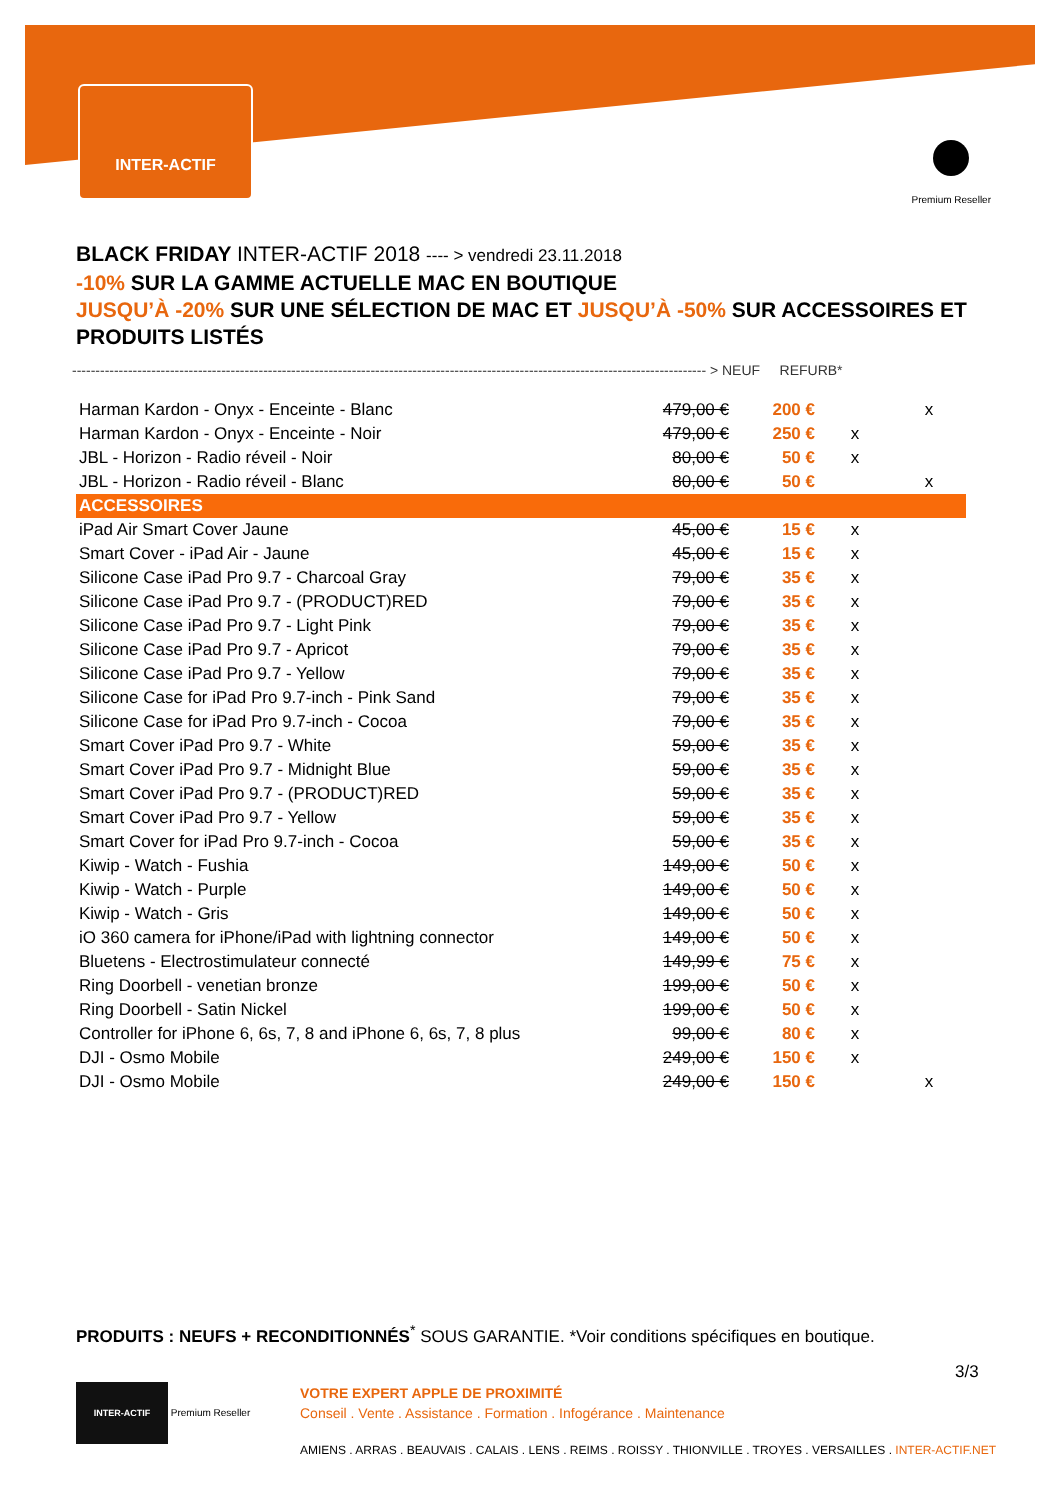INTER-ACTIF
Premium Reseller
BLACK FRIDAY INTER-ACTIF 2018 ---- > vendredi 23.11.2018
-10% SUR LA GAMME ACTUELLE MAC EN BOUTIQUE
JUSQU’À -20% SUR UNE SÉLECTION DE MAC ET JUSQU’À -50% SUR ACCESSOIRES ET PRODUITS LISTÉS
---------------------------------------------------------------------------------------------------------------------------------------- > NEUF REFURB*
| Harman Kardon - Onyx - Enceinte - Blanc | 479,00 € | 200 € | | x |
| Harman Kardon - Onyx - Enceinte - Noir | 479,00 € | 250 € | x | |
| JBL - Horizon - Radio réveil - Noir | 80,00 € | 50 € | x | |
| JBL - Horizon - Radio réveil - Blanc | 80,00 € | 50 € | | x |
| ACCESSOIRES | | | | |
| iPad Air Smart Cover Jaune | 45,00 € | 15 € | x | |
| Smart Cover - iPad Air - Jaune | 45,00 € | 15 € | x | |
| Silicone Case iPad Pro 9.7 - Charcoal Gray | 79,00 € | 35 € | x | |
| Silicone Case iPad Pro 9.7 - (PRODUCT)RED | 79,00 € | 35 € | x | |
| Silicone Case iPad Pro 9.7 - Light Pink | 79,00 € | 35 € | x | |
| Silicone Case iPad Pro 9.7 - Apricot | 79,00 € | 35 € | x | |
| Silicone Case iPad Pro 9.7 - Yellow | 79,00 € | 35 € | x | |
| Silicone Case for iPad Pro 9.7-inch - Pink Sand | 79,00 € | 35 € | x | |
| Silicone Case for iPad Pro 9.7-inch - Cocoa | 79,00 € | 35 € | x | |
| Smart Cover iPad Pro 9.7 - White | 59,00 € | 35 € | x | |
| Smart Cover iPad Pro 9.7 - Midnight Blue | 59,00 € | 35 € | x | |
| Smart Cover iPad Pro 9.7 - (PRODUCT)RED | 59,00 € | 35 € | x | |
| Smart Cover iPad Pro 9.7 - Yellow | 59,00 € | 35 € | x | |
| Smart Cover for iPad Pro 9.7-inch - Cocoa | 59,00 € | 35 € | x | |
| Kiwip - Watch - Fushia | 149,00 € | 50 € | x | |
| Kiwip - Watch - Purple | 149,00 € | 50 € | x | |
| Kiwip - Watch - Gris | 149,00 € | 50 € | x | |
| iO 360 camera for iPhone/iPad with lightning connector | 149,00 € | 50 € | x | |
| Bluetens - Electrostimulateur connecté | 149,99 € | 75 € | x | |
| Ring Doorbell - venetian bronze | 199,00 € | 50 € | x | |
| Ring Doorbell - Satin Nickel | 199,00 € | 50 € | x | |
| Controller for iPhone 6, 6s, 7, 8 and iPhone 6, 6s, 7, 8 plus | 99,00 € | 80 € | x | |
| DJI - Osmo Mobile | 249,00 € | 150 € | x | |
| DJI - Osmo Mobile | 249,00 € | 150 € | | x |
PRODUITS : NEUFS + RECONDITIONNÉS<sup>*</sup> SOUS GARANTIE. *Voir conditions spécifiques en boutique.
3/3
INTER-ACTIF Premium Reseller
VOTRE EXPERT APPLE DE PROXIMITÉ
Conseil . Vente . Assistance . Formation . Infogérance . Maintenance
AMIENS . ARRAS . BEAUVAIS . CALAIS . LENS . REIMS . ROISSY . THIONVILLE . TROYES . VERSAILLES . INTER-ACTIF.NET